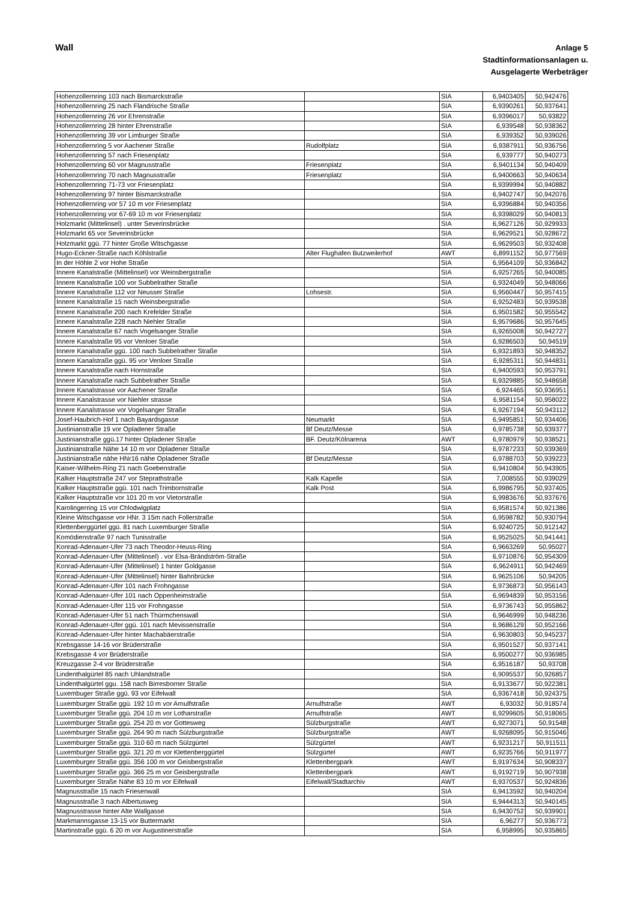Wall
Anlage 5
Stadtinformationsanlagen u.
Ausgelagerte Werbeträger
| Hohenzollernring 103 nach Bismarckstraße | | SIA | 6,9403405 | 50,942476 |
| Hohenzollernring 25 nach Flandrische Straße | | SIA | 6,9390261 | 50,937641 |
| Hohenzollernring 26 vor Ehrenstraße | | SIA | 6,9396017 | 50,93822 |
| Hohenzollernring 28 hinter Ehrenstraße | | SIA | 6,939548 | 50,938362 |
| Hohenzollernring 39 vor Limburger Straße | | SIA | 6,939352 | 50,939026 |
| Hohenzollernring 5 vor Aachener Straße | Rudolfplatz | SIA | 6,9387911 | 50,936756 |
| Hohenzollernring 57 nach Friesenplatz | | SIA | 6,939777 | 50,940273 |
| Hohenzollernring 60 vor Magnusstraße | Friesenplatz | SIA | 6,9401134 | 50,940409 |
| Hohenzollernring 70 nach Magnusstraße | Friesenplatz | SIA | 6,9400663 | 50,940634 |
| Hohenzollernring 71-73 vor Friesenplatz | | SIA | 6,9399994 | 50,940882 |
| Hohenzollernring 97 hinter Bismarckstraße | | SIA | 6,9402747 | 50,942076 |
| Hohenzollernring vor 57 10 m vor Friesenplatz | | SIA | 6,9396884 | 50,940356 |
| Hohenzollernring vor 67-69 10 m vor Friesenplatz | | SIA | 6,9398029 | 50,940813 |
| Holzmarkt (Mittelinsel) . unter Severinsbrücke | | SIA | 6,9627126 | 50,929933 |
| Holzmarkt 65 vor Severinsbrücke | | SIA | 6,9629521 | 50,928672 |
| Holzmarkt ggü. 77 hinter Große Witschgasse | | SIA | 6,9629503 | 50,932408 |
| Hugo-Eckner-Straße nach Köhlstraße | Alter Flughafen Butzweilerhof | AWT | 6,8991152 | 50,977569 |
| In der Höhle 2 vor Hohe Straße | | SIA | 6,9564109 | 50,936842 |
| Innere Kanalstraße (Mittelinsel) vor Weinsbergstraße | | SIA | 6,9257265 | 50,940085 |
| Innere Kanalstraße 100 vor Subbelrather Straße | | SIA | 6,9324049 | 50,948066 |
| Innere Kanalstraße 112 vor Neusser Straße | Lohsestr. | SIA | 6,9560447 | 50,957415 |
| Innere Kanalstraße 15 nach Weinsbergstraße | | SIA | 6,9252483 | 50,939538 |
| Innere Kanalstraße 200 nach Krefelder Straße | | SIA | 6,9501582 | 50,955542 |
| Innere Kanalstraße 228 nach Niehler Straße | | SIA | 6,9579686 | 50,957645 |
| Innere Kanalstraße 67 nach Vogelsanger Straße | | SIA | 6,9265008 | 50,942727 |
| Innere Kanalstraße 95 vor Venloer Straße | | SIA | 6,9286503 | 50,94519 |
| Innere Kanalstraße ggü. 100 nach Subbelrather Straße | | SIA | 6,9321893 | 50,948352 |
| Innere Kanalstraße ggü. 95 vor Venloer Straße | | SIA | 6,9285311 | 50,944831 |
| Innere Kanalstraße nach Hornstraße | | SIA | 6,9400593 | 50,953791 |
| Innere Kanalstraße nach Subbelrather Straße | | SIA | 6,9329885 | 50,948658 |
| Innere Kanalstrasse vor Aachener Straße | | SIA | 6,924465 | 50,936951 |
| Innere Kanalstrasse vor Niehler strasse | | SIA | 6,9581154 | 50,958022 |
| Innere Kanalstrasse vor Vogelsanger Straße | | SIA | 6,9267194 | 50,943112 |
| Josef-Haubrich-Hof 1 nach Bayardsgasse | Neumarkt | SIA | 6,9495851 | 50,934406 |
| Justinianstraße 19 vor Opladener Straße | Bf Deutz/Messe | SIA | 6,9785738 | 50,939377 |
| Justinianstraße ggü.17 hinter Opladener Straße | BF. Deutz/Kölnarena | AWT | 6,9780979 | 50,938521 |
| Justinianstraße Nähe 14 10 m vor Opladener Straße | | SIA | 6,9787233 | 50,939369 |
| Justinianstraße nähe HNr16 nähe Opladener Straße | Bf Deutz/Messe | SIA | 6,9788703 | 50,939223 |
| Kaiser-Wilhelm-Ring 21 nach Goebenstraße | | SIA | 6,9410804 | 50,943905 |
| Kalker Hauptstraße 247 vor Steprathstraße | Kalk Kapelle | SIA | 7,008555 | 50,939029 |
| Kalker Hauptstraße ggü. 101 nach Trimbornstraße | Kalk Post | SIA | 6,9986795 | 50,937405 |
| Kalker Hauptstraße vor 101 20 m vor Vietorstraße | | SIA | 6,9983676 | 50,937676 |
| Karolingerring 15 vor Chlodwigplatz | | SIA | 6,9581574 | 50,921386 |
| Kleine Witschgasse vor HNr. 3 15m nach Follerstraße | | SIA | 6,9598782 | 50,930794 |
| Klettenberggürtel ggü. 81 nach Luxemburger Straße | | SIA | 6,9240725 | 50,912142 |
| Komödienstraße 97 nach Tunisstraße | | SIA | 6,9525025 | 50,941441 |
| Konrad-Adenauer-Ufer 73 nach Theodor-Heuss-Ring | | SIA | 6,9663269 | 50,95027 |
| Konrad-Adenauer-Ufer (Mittelinsel) . vor Elsa-Brändström-Straße | | SIA | 6,9710876 | 50,954309 |
| Konrad-Adenauer-Ufer (Mittelinsel) 1 hinter Goldgasse | | SIA | 6,9624911 | 50,942469 |
| Konrad-Adenauer-Ufer (Mittelinsel) hinter Bahnbrücke | | SIA | 6,9625106 | 50,94205 |
| Konrad-Adenauer-Ufer 101 nach Frohngasse | | SIA | 6,9736873 | 50,956143 |
| Konrad-Adenauer-Ufer 101 nach Oppenheimstraße | | SIA | 6,9694839 | 50,953156 |
| Konrad-Adenauer-Ufer 115 vor Frohngasse | | SIA | 6,9736743 | 50,955862 |
| Konrad-Adenauer-Ufer 51 nach Thürmchenswall | | SIA | 6,9646999 | 50,948236 |
| Konrad-Adenauer-Ufer ggü. 101 nach Mevissenstraße | | SIA | 6,9686129 | 50,952166 |
| Konrad-Adenauer-Ufer hinter Machabäerstraße | | SIA | 6,9630803 | 50,945237 |
| Krebsgasse 14-16 vor Brüderstraße | | SIA | 6,9501527 | 50,937141 |
| Krebsgasse 4 vor Brüderstraße | | SIA | 6,9500277 | 50,936985 |
| Kreuzgasse 2-4 vor Brüderstraße | | SIA | 6,9516187 | 50,93708 |
| Lindenthalgürtel 85 nach Uhlandstraße | | SIA | 6,9095537 | 50,926857 |
| Lindenthalgürtel ggu. 158 nach Birresborner Straße | | SIA | 6,9133677 | 50,922381 |
| Luxembuger Straße ggü. 93 vor Eifelwall | | SIA | 6,9367418 | 50,924375 |
| Luxemburger Straße ggü. 192 10 m vor Arnulfstraße | Arnulfstraße | AWT | 6,93032 | 50,918574 |
| Luxemburger Straße ggü. 204 10 m vor Lotharstraße | Arnulfstraße | AWT | 6,9299605 | 50,918065 |
| Luxemburger Straße ggü. 254 20 m vor Gottesweg | Sülzburgstraße | AWT | 6,9273071 | 50,91548 |
| Luxemburger Straße ggü. 264 90 m nach Sülzburgstraße | Sülzburgstraße | AWT | 6,9268095 | 50,915046 |
| Luxemburger Straße ggü. 310 60 m nach Sülzgürtel | Sülzgürtel | AWT | 6,9231217 | 50,911511 |
| Luxemburger Straße ggü. 321 20 m vor Klettenberggürtel | Sülzgürtel | AWT | 6,9235766 | 50,911977 |
| Luxemburger Straße ggü. 356 100 m vor Geisbergstraße | Klettenbergpark | AWT | 6,9197634 | 50,908337 |
| Luxemburger Straße ggü. 366 25 m vor Geisbergstraße | Klettenbergpark | AWT | 6,9192719 | 50,907938 |
| Luxemburger Straße Nähe 83 10 m vor Eifelwall | Eifelwall/Stadtarchiv | AWT | 6,9370537 | 50,924836 |
| Magnusstraße 15 nach Friesenwall | | SIA | 6,9413592 | 50,940204 |
| Magnusstraße 3 nach Albertusweg | | SIA | 6,9444313 | 50,940145 |
| Magnusstrasse hinter Alte Wallgasse | | SIA | 6,9430752 | 50,939901 |
| Markmannsgasse 13-15 vor Buttermarkt | | SIA | 6,96277 | 50,936773 |
| Martinstraße ggü. 6 20 m vor Augustinerstraße | | SIA | 6,958995 | 50,935865 |